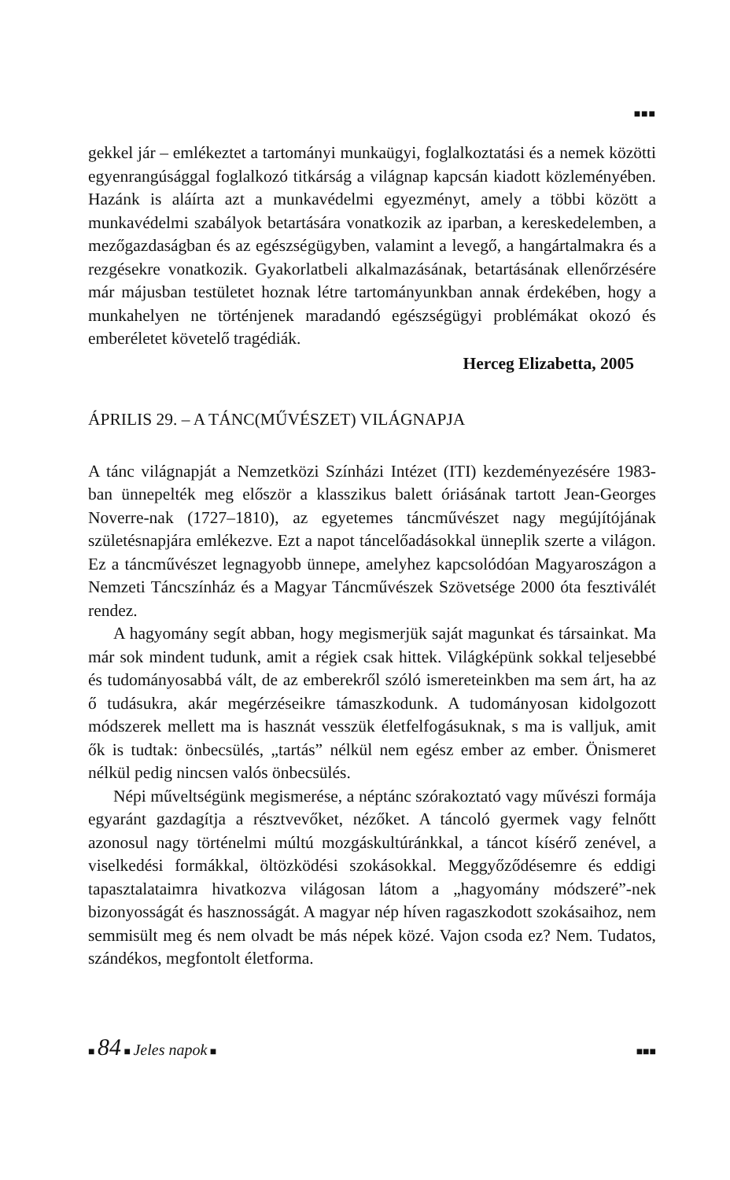■■■
gekkel jár – emlékeztet a tartományi munkaügyi, foglalkoztatási és a nemek közötti egyenrangúsággal foglalkozó titkárság a világnap kapcsán kiadott közleményében. Hazánk is aláírta azt a munkavédelmi egyezményt, amely a többi között a munkavédelmi szabályok betartására vonatkozik az iparban, a kereskedelemben, a mezőgazdaságban és az egészségügyben, valamint a levegő, a hangártalmakra és a rezgésekre vonatkozik. Gyakorlatbeli alkalmazásának, betartásának ellenőrzésére már májusban testületet hoznak létre tartományunkban annak érdekében, hogy a munkahelyen ne történjenek maradandó egészségügyi problémákat okozó és emberéletet követelő tragédiák.
Herceg Elizabetta, 2005
ÁPRILIS 29. – A TÁNC(MŰVÉSZET) VILÁGNAPJA
A tánc világnapját a Nemzetközi Színházi Intézet (ITI) kezdeményezésére 1983-ban ünnepelték meg először a klasszikus balett óriásának tartott Jean-Georges Noverre-nak (1727–1810), az egyetemes táncművészet nagy megújítójának születésnapjára emlékezve. Ezt a napot táncelőadásokkal ünneplik szerte a világon. Ez a táncművészet legnagyobb ünnepe, amelyhez kapcsolódóan Magyaroszágon a Nemzeti Táncszínház és a Magyar Táncművészek Szövetsége 2000 óta fesztiválét rendez.
A hagyomány segít abban, hogy megismerjük saját magunkat és társainkat. Ma már sok mindent tudunk, amit a régiek csak hittek. Világképünk sokkal teljesebbé és tudományosabbá vált, de az emberekről szóló ismereteinkben ma sem árt, ha az ő tudásukra, akár megérzéseikre támaszkodunk. A tudományosan kidolgozott módszerek mellett ma is hasznát vesszük életfelfogásuknak, s ma is valljuk, amit ők is tudtak: önbecsülés, „tartás” nélkül nem egész ember az ember. Önismeret nélkül pedig nincsen valós önbecsülés.
Népi műveltségünk megismerése, a néptánc szórakoztató vagy művészi formája egyaránt gazdagítja a résztvevőket, nézőket. A táncoló gyermek vagy felnőtt azonosul nagy történelmi múltú mozgáskultúránkkal, a táncot kísérő zenével, a viselkedési formákkal, öltözködési szokásokkal. Meggyőződésemre és eddigi tapasztalataimra hivatkozva világosan látom a „hagyomány módszeré”-nek bizonyosságát és hasznosságát. A magyar nép híven ragaszkodott szokásaihoz, nem semmisült meg és nem olvadt be más népek közé. Vajon csoda ez? Nem. Tudatos, szándékos, megfontolt életforma.
■ 84 ■ Jeles napok ■ ■■■